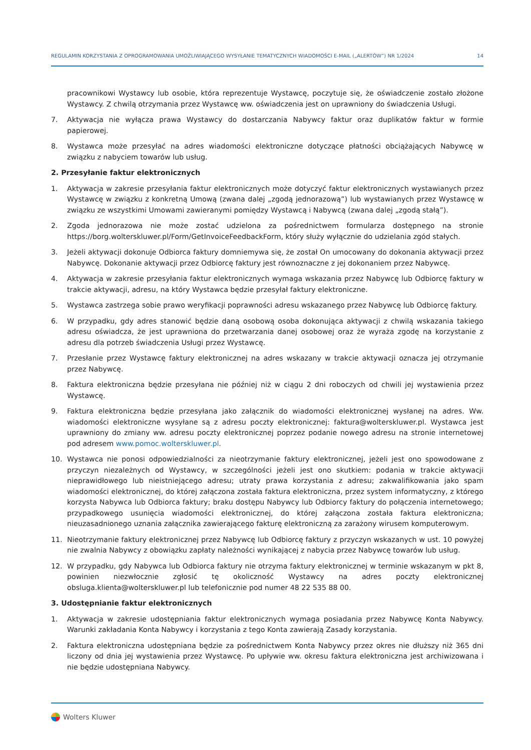REGULAMIN KORZYSTANIA Z OPROGRAMOWANIA UMOŻLIWIAJĄCEGO WYSYŁANIE TEMATYCZNYCH WIADOMOŚCI E-MAIL („ALERTÓW”) NR 1/2024 14
pracownikowi Wystawcy lub osobie, która reprezentuje Wystawcę, poczytuje się, że oświadczenie zostało złożone Wystawcy. Z chwilą otrzymania przez Wystawcę ww. oświadczenia jest on uprawniony do świadczenia Usługi.
7. Aktywacja nie wyłącza prawa Wystawcy do dostarczania Nabywcy faktur oraz duplikatów faktur w formie papierowej.
8. Wystawca może przesyłać na adres wiadomości elektroniczne dotyczące płatności obciążających Nabywcę w związku z nabyciem towarów lub usług.
2. Przesyłanie faktur elektronicznych
1. Aktywacja w zakresie przesyłania faktur elektronicznych może dotyczyć faktur elektronicznych wystawianych przez Wystawcę w związku z konkretną Umową (zwana dalej „zgodą jednorazową”) lub wystawianych przez Wystawcę w związku ze wszystkimi Umowami zawieranymi pomiędzy Wystawcą i Nabywcą (zwana dalej „zgodą stałą”).
2. Zgoda jednorazowa nie może zostać udzielona za pośrednictwem formularza dostępnego na stronie https://borg.wolterskluwer.pl/Form/GetInvoiceFeedbackForm, który służy wyłącznie do udzielania zgód stałych.
3. Jeżeli aktywacji dokonuje Odbiorca faktury domniemywa się, że został On umocowany do dokonania aktywacji przez Nabywcę. Dokonanie aktywacji przez Odbiorcę faktury jest równoznaczne z jej dokonaniem przez Nabywcę.
4. Aktywacja w zakresie przesyłania faktur elektronicznych wymaga wskazania przez Nabywcę lub Odbiorcę faktury w trakcie aktywacji, adresu, na który Wystawca będzie przesyłał faktury elektroniczne.
5. Wystawca zastrzega sobie prawo weryfikacji poprawności adresu wskazanego przez Nabywcę lub Odbiorcę faktury.
6. W przypadku, gdy adres stanowić będzie daną osobową osoba dokonująca aktywacji z chwilą wskazania takiego adresu oświadcza, że jest uprawniona do przetwarzania danej osobowej oraz że wyraża zgodę na korzystanie z adresu dla potrzeb świadczenia Usługi przez Wystawcę.
7. Przesłanie przez Wystawcę faktury elektronicznej na adres wskazany w trakcie aktywacji oznacza jej otrzymanie przez Nabywcę.
8. Faktura elektroniczna będzie przesyłana nie później niż w ciągu 2 dni roboczych od chwili jej wystawienia przez Wystawcę.
9. Faktura elektroniczna będzie przesyłana jako załącznik do wiadomości elektronicznej wysłanej na adres. Ww. wiadomości elektroniczne wysyłane są z adresu poczty elektronicznej: faktura@wolterskluwer.pl. Wystawca jest uprawniony do zmiany ww. adresu poczty elektronicznej poprzez podanie nowego adresu na stronie internetowej pod adresem www.pomoc.wolterskluwer.pl.
10. Wystawca nie ponosi odpowiedzialności za nieotrzymanie faktury elektronicznej, jeżeli jest ono spowodowane z przyczyn niezależnych od Wystawcy, w szczególności jeżeli jest ono skutkiem: podania w trakcie aktywacji nieprawidłowego lub nieistniejącego adresu; utraty prawa korzystania z adresu; zakwalifikowania jako spam wiadomości elektronicznej, do której załączona została faktura elektroniczna, przez system informatyczny, z którego korzysta Nabywca lub Odbiorca faktury; braku dostępu Nabywcy lub Odbiorcy faktury do połączenia internetowego; przypadkowego usunięcia wiadomości elektronicznej, do której załączona została faktura elektroniczna; nieuzasadnionego uznania załącznika zawierającego fakturę elektroniczną za zarażony wirusem komputerowym.
11. Nieotrzymanie faktury elektronicznej przez Nabywcę lub Odbiorcę faktury z przyczyn wskazanych w ust. 10 powyżej nie zwalnia Nabywcy z obowiązku zapłaty należności wynikającej z nabycia przez Nabywcę towarów lub usług.
12. W przypadku, gdy Nabywca lub Odbiorca faktury nie otrzyma faktury elektronicznej w terminie wskazanym w pkt 8, powinien niezwłocznie zgłosić tę okoliczność Wystawcy na adres poczty elektronicznej obsluga.klienta@wolterskluwer.pl lub telefonicznie pod numer 48 22 535 88 00.
3. Udostępnianie faktur elektronicznych
1. Aktywacja w zakresie udostępniania faktur elektronicznych wymaga posiadania przez Nabywcę Konta Nabywcy. Warunki zakładania Konta Nabywcy i korzystania z tego Konta zawierają Zasady korzystania.
2. Faktura elektroniczna udostępniana będzie za pośrednictwem Konta Nabywcy przez okres nie dłuższy niż 365 dni liczony od dnia jej wystawienia przez Wystawcę. Po upływie ww. okresu faktura elektroniczna jest archiwizowana i nie będzie udostępniana Nabywcy.
Wolters Kluwer